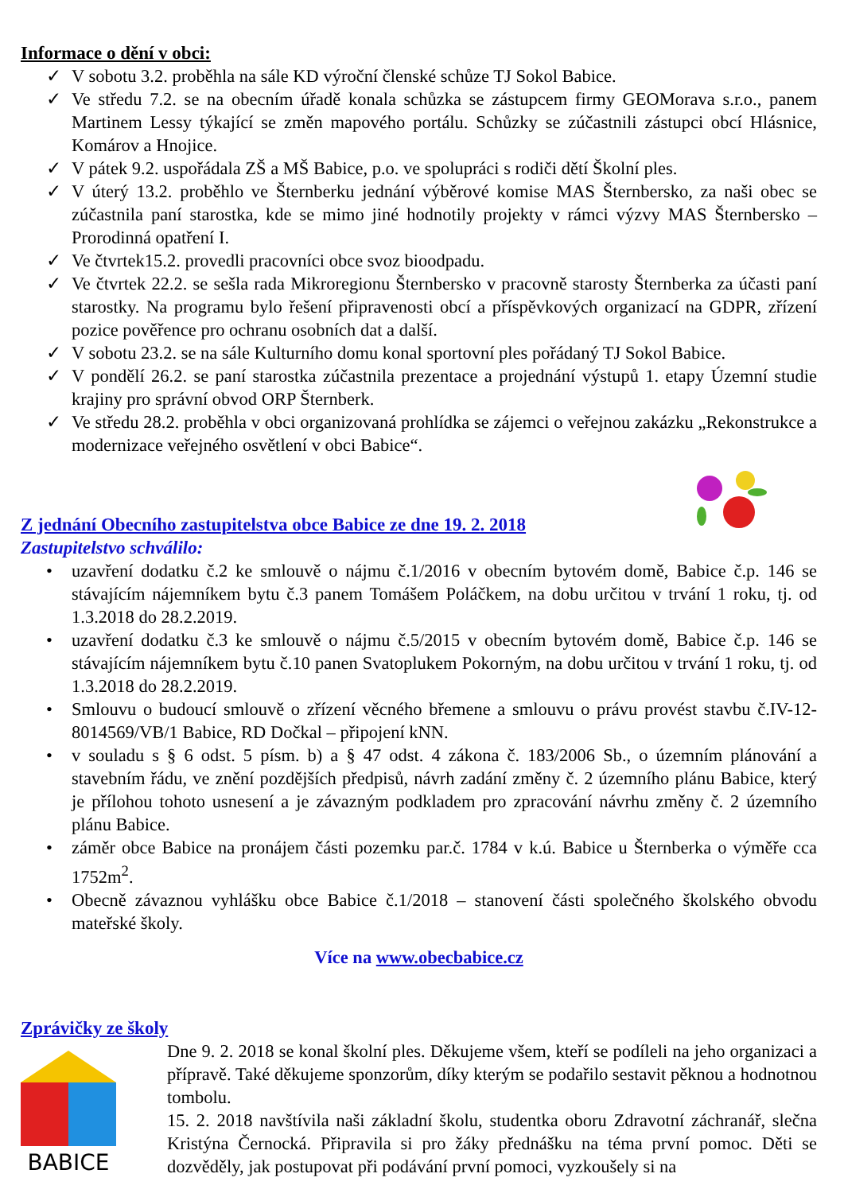Informace o dění v obci:
✓ V sobotu 3.2. proběhla na sále KD výroční členské schůze TJ Sokol Babice.
✓ Ve středu 7.2. se na obecním úřadě konala schůzka se zástupcem firmy GEOMorava s.r.o., panem Martinem Lessy týkající se změn mapového portálu. Schůzky se zúčastnili zástupci obcí Hlásnice, Komárov a Hnojice.
✓ V pátek 9.2. uspořádala ZŠ a MŠ Babice, p.o. ve spolupráci s rodiči dětí Školní ples.
✓ V úterý 13.2. proběhlo ve Šternberku jednání výběrové komise MAS Šternbersko, za naši obec se zúčastnila paní starostka, kde se mimo jiné hodnotily projekty v rámci výzvy MAS Šternbersko – Prorodinná opatření I.
✓ Ve čtvrtek15.2. provedli pracovníci obce svoz bioodpadu.
✓ Ve čtvrtek 22.2. se sešla rada Mikroregionu Šternbersko v pracovně starosty Šternberka za účasti paní starostky. Na programu bylo řešení připravenosti obcí a příspěvkových organizací na GDPR, zřízení pozice pověřence pro ochranu osobních dat a další.
✓ V sobotu 23.2. se na sále Kulturního domu konal sportovní ples pořádaný TJ Sokol Babice.
✓ V pondělí 26.2. se paní starostka zúčastnila prezentace a projednání výstupů 1. etapy Územní studie krajiny pro správní obvod ORP Šternberk.
✓ Ve středu 28.2. proběhla v obci organizovaná prohlídka se zájemci o veřejnou zakázku „Rekonstrukce a modernizace veřejného osvětlení v obci Babice“.
Z jednání Obecního zastupitelstva obce Babice ze dne 19. 2. 2018
Zastupitelstvo schválilo:
• uzavření dodatku č.2 ke smlouvě o nájmu č.1/2016 v obecním bytovém domě, Babice č.p. 146 se stávajícím nájemníkem bytu č.3 panem Tomášem Poláčkem, na dobu určitou v trvání 1 roku, tj. od 1.3.2018 do 28.2.2019.
• uzavření dodatku č.3 ke smlouvě o nájmu č.5/2015 v obecním bytovém domě, Babice č.p. 146 se stávajícím nájemníkem bytu č.10 panen Svatoplukem Pokorným, na dobu určitou v trvání 1 roku, tj. od 1.3.2018 do 28.2.2019.
• Smlouvu o budoucí smlouvě o zřízení věcného břemene a smlouvu o právu provést stavbu č.IV-12-8014569/VB/1 Babice, RD Dočkal – připojení kNN.
• v souladu s § 6 odst. 5 písm. b) a § 47 odst. 4 zákona č. 183/2006 Sb., o územním plánování a stavebním řádu, ve znění pozdějších předpisů, návrh zadání změny č. 2 územního plánu Babice, který je přílohou tohoto usnesení a je závazným podkladem pro zpracování návrhu změny č. 2 územního plánu Babice.
• záměr obce Babice na pronájem části pozemku par.č. 1784 v k.ú. Babice u Šternberka o výměře cca 1752m<sup>2</sup>.
• Obecně závaznou vyhlášku obce Babice č.1/2018 – stanovení části společného školského obvodu mateřské školy.
Více na www.obecbabice.cz
Zprávičky ze školy
BABICE
Dne 9. 2. 2018 se konal školní ples. Děkujeme všem, kteří se podíleli na jeho organizaci a přípravě. Také děkujeme sponzorům, díky kterým se podařilo sestavit pěknou a hodnotnou tombolu.
15. 2. 2018 navštívila naši základní školu, studentka oboru Zdravotní záchranář, slečna Kristýna Černocká. Připravila si pro žáky přednášku na téma první pomoc. Děti se dozvěděly, jak postupovat při podávání první pomoci, vyzkoušely si na